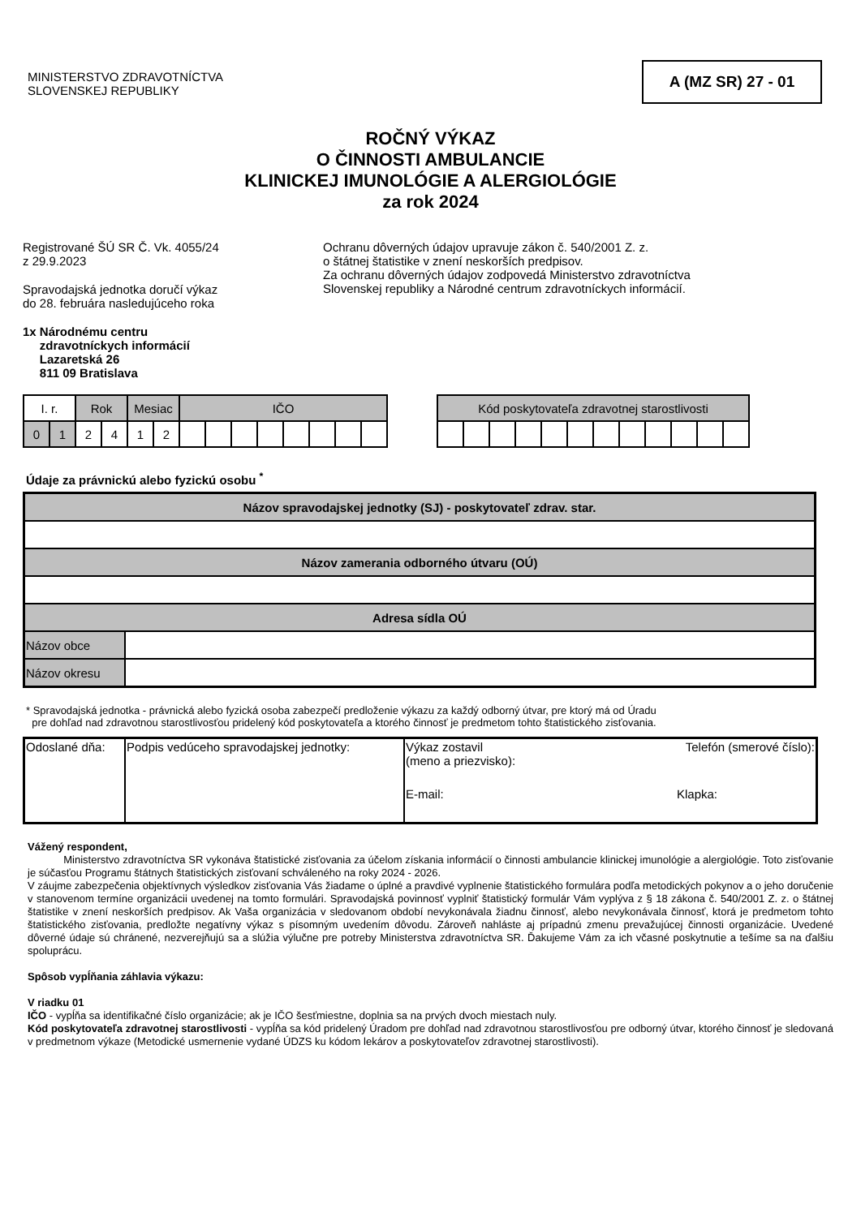MINISTERSTVO ZDRAVOTNÍCTVA
SLOVENSKEJ REPUBLIKY
A (MZ SR) 27 - 01
ROČNÝ VÝKAZ
O ČINNOSTI AMBULANCIE
KLINICKEJ IMUNOLÓGIE A ALERGIOLÓGIE
za rok 2024
Registrované ŠÚ SR Č. Vk. 4055/24
z 29.9.2023
Spravodajská jednotka doručí výkaz
do 28. februára nasledujúceho roka
Ochranu dôverných údajov upravuje zákon č. 540/2001 Z. z.
o štátnej štatistike v znení neskorších predpisov.
Za ochranu dôverných údajov zodpovedá Ministerstvo zdravotníctva
Slovenskej republiky a Národné centrum zdravotníckych informácií.
1x Národnému centru
zdravotníckych informácií
Lazaretská 26
811 09 Bratislava
| I. r. | | Rok | | Mesiac | | IČO | | | | | | | |
| 0 | 1 | 2 | 4 | 1 | 2 | | | | | | | | |
| Kód poskytovateľa zdravotnej starostlivosti | | | | | | | | | | | |
Údaje za právnickú alebo fyzickú osobu <sup>*</sup>
| Názov spravodajskej jednotky (SJ) - poskytovateľ zdrav. star. | |
| Názov zamerania odborného útvaru (OÚ) | |
| Adresa sídla OÚ | |
| Názov obce | |
| Názov okresu | |
* Spravodajská jednotka - právnická alebo fyzická osoba zabezpečí predloženie výkazu za každý odborný útvar, pre ktorý má od Úradu
pre dohľad nad zdravotnou starostlivosťou pridelený kód poskytovateľa a ktorého činnosť je predmetom tohto štatistického zisťovania.
| Odoslané dňa: | Podpis vedúceho spravodajskej jednotky: | Výkaz zostavil (meno a priezvisko): Telefón (smerové číslo): E-mail: Klapka: |
Vážený respondent,
Ministerstvo zdravotníctva SR vykonáva štatistické zisťovania za účelom získania informácií o činnosti ambulancie klinickej imunológie a alergiológie. Toto zisťovanie je súčasťou Programu štátnych štatistických zisťovaní schváleného na roky 2024 - 2026.
V záujme zabezpečenia objektívnych výsledkov zisťovania Vás žiadame o úplné a pravdivé vyplnenie štatistického formulára podľa metodických pokynov a o jeho doručenie v stanovenom termíne organizácii uvedenej na tomto formulári. Spravodajská povinnosť vyplniť štatistický formulár Vám vyplýva z § 18 zákona č. 540/2001 Z. z. o štátnej štatistike v znení neskorších predpisov. Ak Vaša organizácia v sledovanom období nevykonávala žiadnu činnosť, alebo nevykonávala činnosť, ktorá je predmetom tohto štatistického zisťovania, predložte negatívny výkaz s písomným uvedením dôvodu. Zároveň nahláste aj prípadnú zmenu prevažujúcej činnosti organizácie. Uvedené dôverné údaje sú chránené, nezverejňujú sa a slúžia výlučne pre potreby Ministerstva zdravotníctva SR. Ďakujeme Vám za ich včasné poskytnutie a tešíme sa na ďalšiu spoluprácu.
Spôsob vypĺňania záhlavia výkazu:
V riadku 01
IČO - vypĺňa sa identifikačné číslo organizácie; ak je IČO šesťmiestne, doplnia sa na prvých dvoch miestach nuly.
Kód poskytovateľa zdravotnej starostlivosti - vypĺňa sa kód pridelený Úradom pre dohľad nad zdravotnou starostlivosťou pre odborný útvar, ktorého činnosť je sledovaná v predmetnom výkaze (Metodické usmernenie vydané ÚDZS ku kódom lekárov a poskytovateľov zdravotnej starostlivosti).